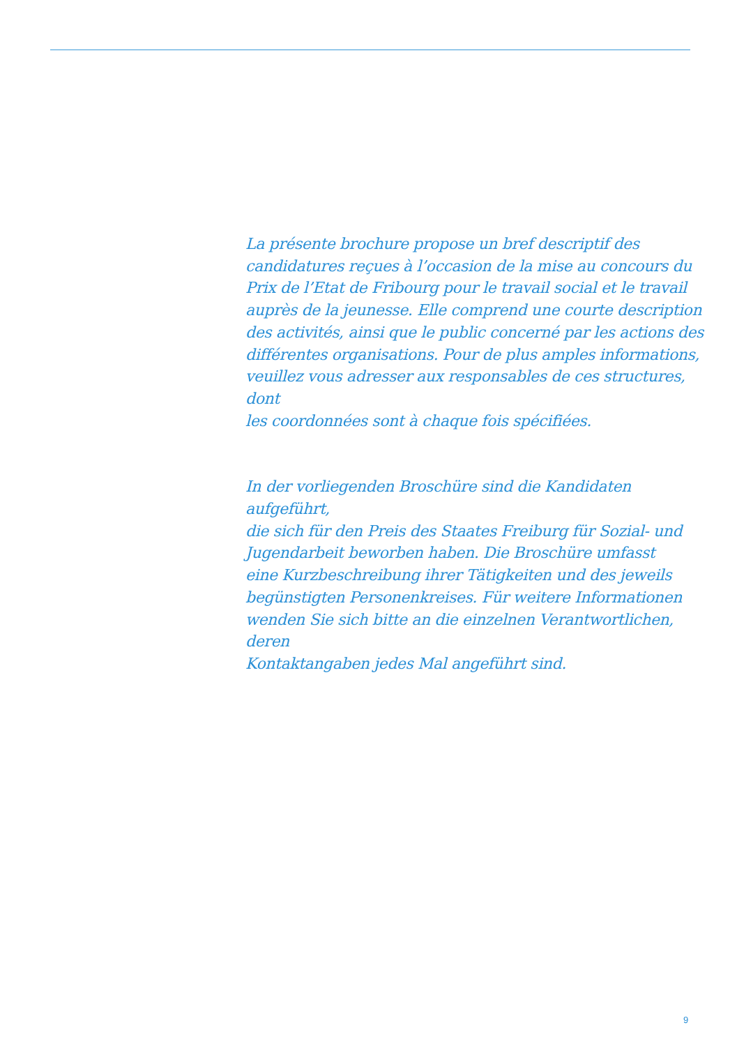La présente brochure propose un bref descriptif des
candidatures reçues à l’occasion de la mise au concours du
Prix de l’Etat de Fribourg pour le travail social et le travail
auprès de la jeunesse. Elle comprend une courte description
des activités, ainsi que le public concerné par les actions des
différentes organisations. Pour de plus amples informations,
veuillez vous adresser aux responsables de ces structures, dont
les coordonnées sont à chaque fois spécifiées.
In der vorliegenden Broschüre sind die Kandidaten aufgeführt,
die sich für den Preis des Staates Freiburg für Sozial- und
Jugendarbeit beworben haben. Die Broschüre umfasst
eine Kurzbeschreibung ihrer Tätigkeiten und des jeweils
begünstigten Personenkreises. Für weitere Informationen
wenden Sie sich bitte an die einzelnen Verantwortlichen, deren
Kontaktangaben jedes Mal angeführt sind.
9